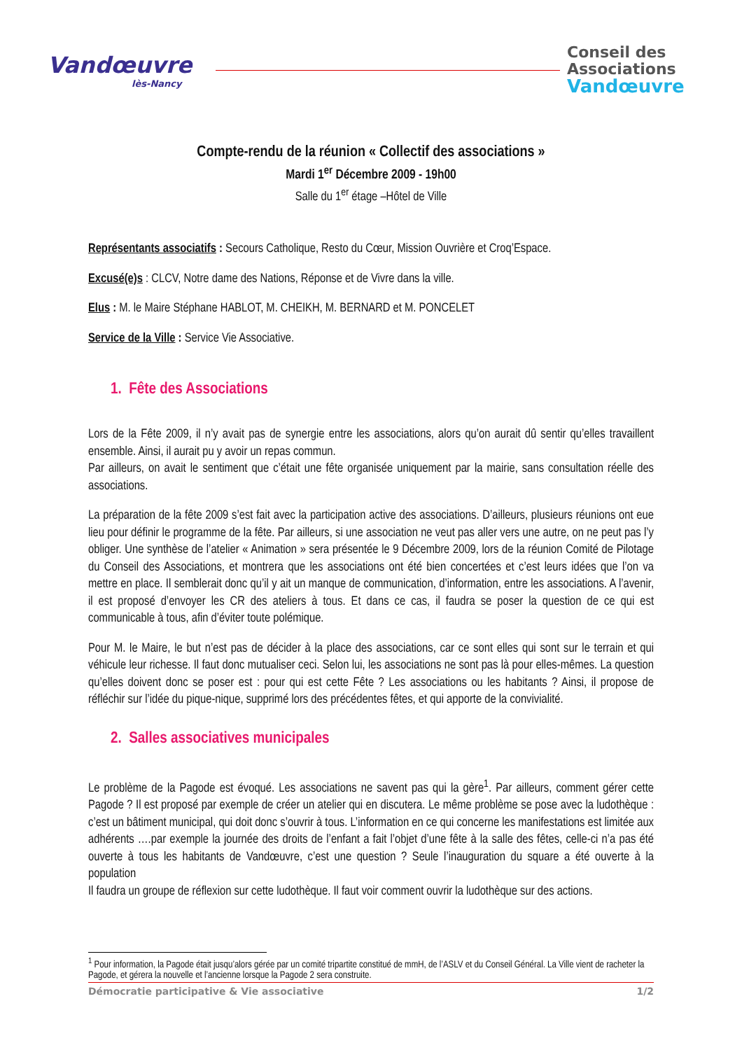Vandœuvre
lès-Nancy
Conseil des
Associations
Vandœuvre
Compte-rendu de la réunion « Collectif des associations »
Mardi 1<sup>er</sup> Décembre 2009 - 19h00
Salle du 1<sup>er</sup> étage –Hôtel de Ville
Représentants associatifs : Secours Catholique, Resto du Cœur, Mission Ouvrière et Croq’Espace.
Excusé(e)s : CLCV, Notre dame des Nations, Réponse et de Vivre dans la ville.
Elus : M. le Maire Stéphane HABLOT, M. CHEIKH, M. BERNARD et M. PONCELET
Service de la Ville : Service Vie Associative.
1. Fête des Associations
Lors de la Fête 2009, il n’y avait pas de synergie entre les associations, alors qu’on aurait dû sentir qu’elles travaillent ensemble. Ainsi, il aurait pu y avoir un repas commun.
Par ailleurs, on avait le sentiment que c’était une fête organisée uniquement par la mairie, sans consultation réelle des associations.
La préparation de la fête 2009 s’est fait avec la participation active des associations. D’ailleurs, plusieurs réunions ont eue lieu pour définir le programme de la fête. Par ailleurs, si une association ne veut pas aller vers une autre, on ne peut pas l’y obliger. Une synthèse de l’atelier « Animation » sera présentée le 9 Décembre 2009, lors de la réunion Comité de Pilotage du Conseil des Associations, et montrera que les associations ont été bien concertées et c’est leurs idées que l’on va mettre en place. Il semblerait donc qu’il y ait un manque de communication, d’information, entre les associations. A l’avenir, il est proposé d’envoyer les CR des ateliers à tous. Et dans ce cas, il faudra se poser la question de ce qui est communicable à tous, afin d’éviter toute polémique.
Pour M. le Maire, le but n’est pas de décider à la place des associations, car ce sont elles qui sont sur le terrain et qui véhicule leur richesse. Il faut donc mutualiser ceci. Selon lui, les associations ne sont pas là pour elles-mêmes. La question qu’elles doivent donc se poser est : pour qui est cette Fête ? Les associations ou les habitants ? Ainsi, il propose de réfléchir sur l’idée du pique-nique, supprimé lors des précédentes fêtes, et qui apporte de la convivialité.
2. Salles associatives municipales
Le problème de la Pagode est évoqué. Les associations ne savent pas qui la gère<sup>1</sup>. Par ailleurs, comment gérer cette Pagode ? Il est proposé par exemple de créer un atelier qui en discutera. Le même problème se pose avec la ludothèque : c’est un bâtiment municipal, qui doit donc s’ouvrir à tous. L’information en ce qui concerne les manifestations est limitée aux adhérents ….par exemple la journée des droits de l’enfant a fait l’objet d’une fête à la salle des fêtes, celle-ci n’a pas été ouverte à tous les habitants de Vandœuvre, c’est une question ? Seule l’inauguration du square a été ouverte à la population
Il faudra un groupe de réflexion sur cette ludothèque. Il faut voir comment ouvrir la ludothèque sur des actions.
<sup>1</sup> Pour information, la Pagode était jusqu’alors gérée par un comité tripartite constitué de mmH, de l’ASLV et du Conseil Général. La Ville vient de racheter la Pagode, et gérera la nouvelle et l’ancienne lorsque la Pagode 2 sera construite.
Démocratie participative & Vie associative 1/2